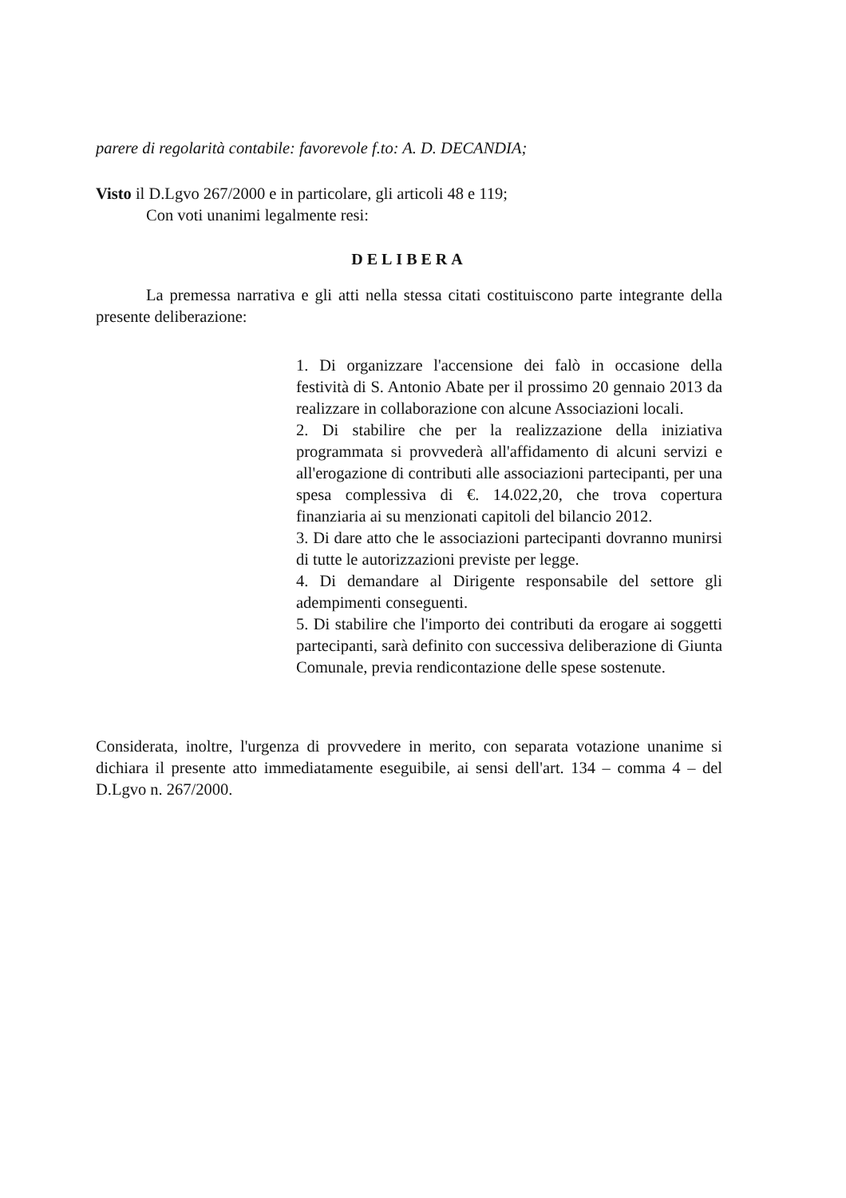parere di regolarità contabile: favorevole f.to: A. D. DECANDIA;
Visto il D.Lgvo 267/2000 e in particolare, gli articoli 48 e 119;
Con voti unanimi legalmente resi:
DELIBERA
La premessa narrativa e gli atti nella stessa citati costituiscono parte integrante della presente deliberazione:
1. Di organizzare l'accensione dei falò in occasione della festività di S. Antonio Abate per il prossimo 20 gennaio 2013 da realizzare in collaborazione con alcune Associazioni locali.
2. Di stabilire che per la realizzazione della iniziativa programmata si provvederà all'affidamento di alcuni servizi e all'erogazione di contributi alle associazioni partecipanti, per una spesa complessiva di €. 14.022,20, che trova copertura finanziaria ai su menzionati capitoli del bilancio 2012.
3. Di dare atto che le associazioni partecipanti dovranno munirsi di tutte le autorizzazioni previste per legge.
4. Di demandare al Dirigente responsabile del settore gli adempimenti conseguenti.
5. Di stabilire che l'importo dei contributi da erogare ai soggetti partecipanti, sarà definito con successiva deliberazione di Giunta Comunale, previa rendicontazione delle spese sostenute.
Considerata, inoltre, l'urgenza di provvedere in merito, con separata votazione unanime si dichiara il presente atto immediatamente eseguibile, ai sensi dell'art. 134 – comma 4 – del D.Lgvo n. 267/2000.